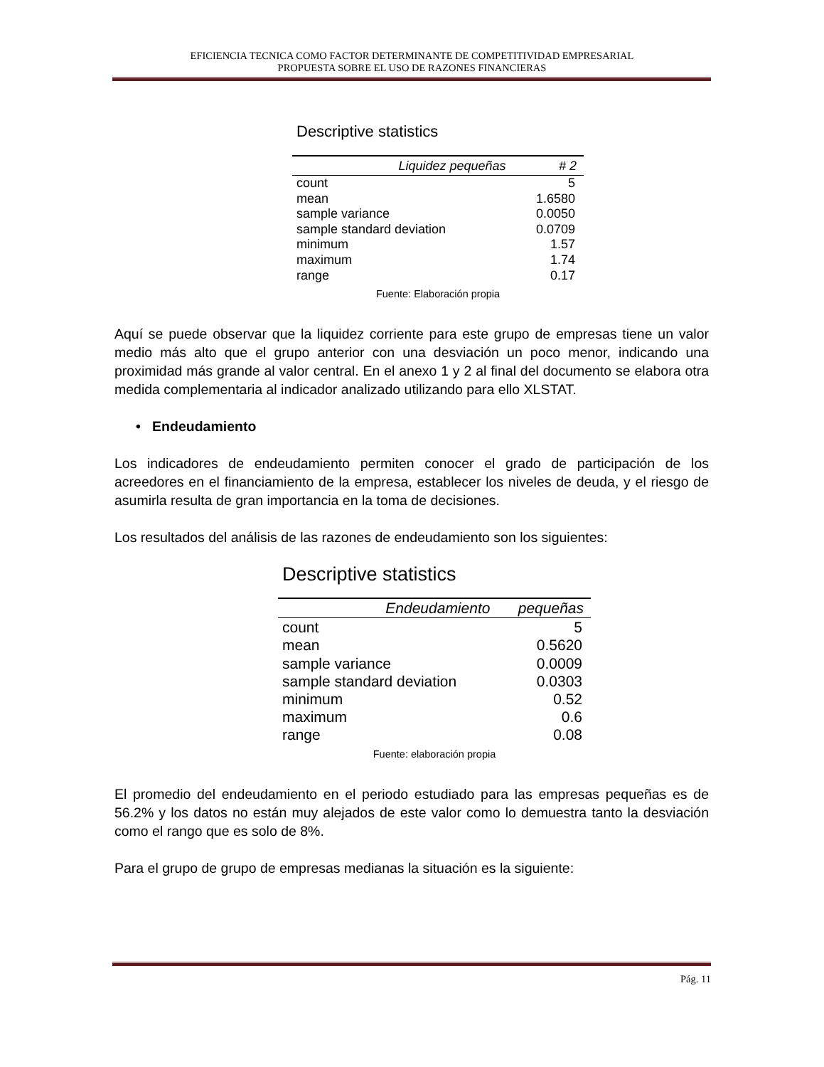EFICIENCIA TECNICA COMO FACTOR DETERMINANTE DE COMPETITIVIDAD EMPRESARIAL
PROPUESTA SOBRE EL USO DE RAZONES FINANCIERAS
Descriptive statistics
| Liquidez pequeñas | # 2 |
| --- | --- |
| count | 5 |
| mean | 1.6580 |
| sample variance | 0.0050 |
| sample standard deviation | 0.0709 |
| minimum | 1.57 |
| maximum | 1.74 |
| range | 0.17 |
Fuente: Elaboración propia
Aquí se puede observar que la liquidez corriente para este grupo de empresas tiene un valor medio más alto que el grupo anterior con una desviación un poco menor, indicando una proximidad más grande al valor central. En el anexo 1 y 2 al final del documento se elabora otra medida complementaria al indicador analizado utilizando para ello XLSTAT.
• Endeudamiento
Los indicadores de endeudamiento permiten conocer el grado de participación de los acreedores en el financiamiento de la empresa, establecer los niveles de deuda, y el riesgo de asumirla resulta de gran importancia en la toma de decisiones.
Los resultados del análisis de las razones de endeudamiento son los siguientes:
Descriptive statistics
| Endeudamiento | pequeñas |
| --- | --- |
| count | 5 |
| mean | 0.5620 |
| sample variance | 0.0009 |
| sample standard deviation | 0.0303 |
| minimum | 0.52 |
| maximum | 0.6 |
| range | 0.08 |
Fuente: elaboración propia
El promedio del endeudamiento en el periodo estudiado para las empresas pequeñas es de 56.2% y los datos no están muy alejados de este valor como lo demuestra tanto la desviación como el rango que es solo de 8%.
Para el grupo de grupo de empresas medianas la situación es la siguiente:
Pág. 11